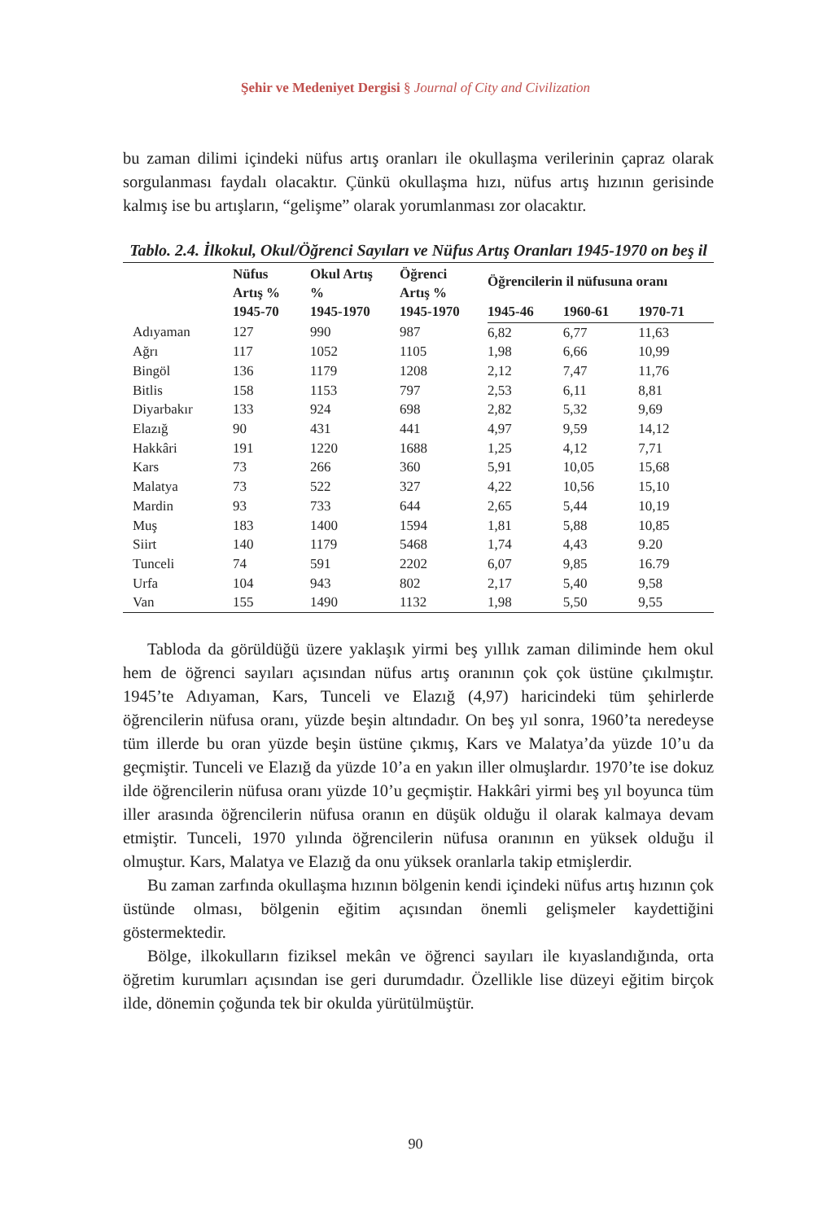Şehir ve Medeniyet Dergisi § Journal of City and Civilization
bu zaman dilimi içindeki nüfus artış oranları ile okullaşma verilerinin çapraz olarak sorgulanması faydalı olacaktır. Çünkü okullaşma hızı, nüfus artış hızının gerisinde kalmış ise bu artışların, “gelişme” olarak yorumlanması zor olacaktır.
Tablo. 2.4. İlkokul, Okul/Öğrenci Sayıları ve Nüfus Artış Oranları 1945-1970 on beş il
| | Nüfus Artış % 1945-70 | Okul Artış % 1945-1970 | Öğrenci Artış % 1945-1970 | Öğrencilerin il nüfusuna oranı | | |
| --- | --- | --- | --- | --- | --- | --- |
| | | | | 1945-46 | 1960-61 | 1970-71 |
| Adıyaman | 127 | 990 | 987 | 6,82 | 6,77 | 11,63 |
| Ağrı | 117 | 1052 | 1105 | 1,98 | 6,66 | 10,99 |
| Bingöl | 136 | 1179 | 1208 | 2,12 | 7,47 | 11,76 |
| Bitlis | 158 | 1153 | 797 | 2,53 | 6,11 | 8,81 |
| Diyarbakır | 133 | 924 | 698 | 2,82 | 5,32 | 9,69 |
| Elazığ | 90 | 431 | 441 | 4,97 | 9,59 | 14,12 |
| Hakkâri | 191 | 1220 | 1688 | 1,25 | 4,12 | 7,71 |
| Kars | 73 | 266 | 360 | 5,91 | 10,05 | 15,68 |
| Malatya | 73 | 522 | 327 | 4,22 | 10,56 | 15,10 |
| Mardin | 93 | 733 | 644 | 2,65 | 5,44 | 10,19 |
| Muş | 183 | 1400 | 1594 | 1,81 | 5,88 | 10,85 |
| Siirt | 140 | 1179 | 5468 | 1,74 | 4,43 | 9.20 |
| Tunceli | 74 | 591 | 2202 | 6,07 | 9,85 | 16.79 |
| Urfa | 104 | 943 | 802 | 2,17 | 5,40 | 9,58 |
| Van | 155 | 1490 | 1132 | 1,98 | 5,50 | 9,55 |
Tabloda da görüldüğü üzere yaklaşık yirmi beş yıllık zaman diliminde hem okul hem de öğrenci sayıları açısından nüfus artış oranının çok çok üstüne çıkılmıştır. 1945’te Adıyaman, Kars, Tunceli ve Elazığ (4,97) haricindeki tüm şehirlerde öğrencilerin nüfusa oranı, yüzde beşin altındadır. On beş yıl sonra, 1960’ta neredeyse tüm illerde bu oran yüzde beşin üstüne çıkmış, Kars ve Malatya’da yüzde 10’u da geçmiştir. Tunceli ve Elazığ da yüzde 10’a en yakın iller olmuşlardır. 1970’te ise dokuz ilde öğrencilerin nüfusa oranı yüzde 10’u geçmiştir. Hakkâri yirmi beş yıl boyunca tüm iller arasında öğrencilerin nüfusa oranın en düşük olduğu il olarak kalmaya devam etmiştir. Tunceli, 1970 yılında öğrencilerin nüfusa oranının en yüksek olduğu il olmuştur. Kars, Malatya ve Elazığ da onu yüksek oranlarla takip etmişlerdir.
Bu zaman zarfında okullaşma hızının bölgenin kendi içindeki nüfus artış hızının çok üstünde olması, bölgenin eğitim açısından önemli gelişmeler kaydettiğini göstermektedir.
Bölge, ilkokulların fiziksel mekân ve öğrenci sayıları ile kıyaslandığında, orta öğretim kurumları açısından ise geri durumdadır. Özellikle lise düzeyi eğitim birçok ilde, dönemin çoğunda tek bir okulda yürütülmüştür.
90